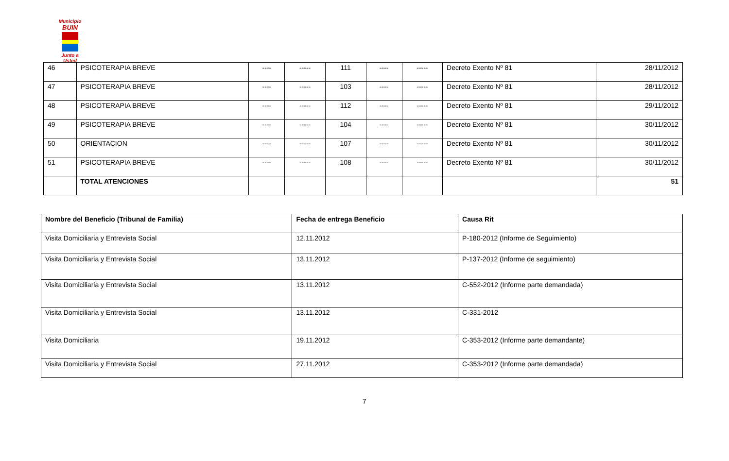Municipio
BUIN
Junto a Usted
| 46 | PSICOTERAPIA BREVE | ---- | ----- | 111 | ---- | ----- | Decreto Exento Nº 81 | 28/11/2012 |
| 47 | PSICOTERAPIA BREVE | ---- | ----- | 103 | ---- | ----- | Decreto Exento Nº 81 | 28/11/2012 |
| 48 | PSICOTERAPIA BREVE | ---- | ----- | 112 | ---- | ----- | Decreto Exento Nº 81 | 29/11/2012 |
| 49 | PSICOTERAPIA BREVE | ---- | ----- | 104 | ---- | ----- | Decreto Exento Nº 81 | 30/11/2012 |
| 50 | ORIENTACION | ---- | ----- | 107 | ---- | ----- | Decreto Exento Nº 81 | 30/11/2012 |
| 51 | PSICOTERAPIA BREVE | ---- | ----- | 108 | ---- | ----- | Decreto Exento Nº 81 | 30/11/2012 |
| | TOTAL ATENCIONES | | | | | | | 51 |
| Nombre del Beneficio (Tribunal de Familia) | Fecha de entrega Beneficio | Causa Rit |
| --- | --- | --- |
| Visita Domiciliaria y Entrevista Social | 12.11.2012 | P-180-2012 (Informe de Seguimiento) |
| Visita Domiciliaria y Entrevista Social | 13.11.2012 | P-137-2012 (Informe de seguimiento) |
| Visita Domiciliaria y Entrevista Social | 13.11.2012 | C-552-2012 (Informe parte demandada) |
| Visita Domiciliaria y Entrevista Social | 13.11.2012 | C-331-2012 |
| Visita Domiciliaria | 19.11.2012 | C-353-2012 (Informe parte demandante) |
| Visita Domiciliaria y Entrevista Social | 27.11.2012 | C-353-2012 (Informe parte demandada) |
7